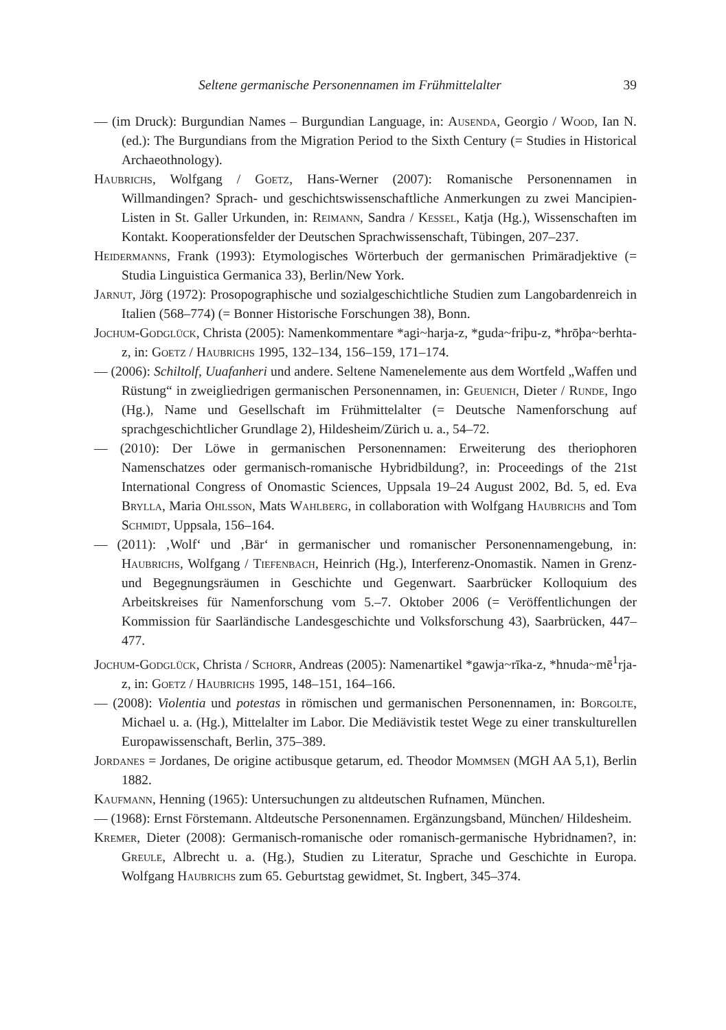Seltene germanische Personennamen im Frühmittelalter 39
— (im Druck): Burgundian Names – Burgundian Language, in: Ausenda, Georgio / Wood, Ian N. (ed.): The Burgundians from the Migration Period to the Sixth Century (= Studies in Historical Archaeothnology).
Haubrichs, Wolfgang / Goetz, Hans-Werner (2007): Romanische Personennamen in Willmandingen? Sprach- und geschichtswissenschaftliche Anmerkungen zu zwei Mancipien-Listen in St. Galler Urkunden, in: Reimann, Sandra / Kessel, Katja (Hg.), Wissenschaften im Kontakt. Kooperationsfelder der Deutschen Sprachwissenschaft, Tübingen, 207–237.
Heidermanns, Frank (1993): Etymologisches Wörterbuch der germanischen Primäradjektive (= Studia Linguistica Germanica 33), Berlin/New York.
Jarnut, Jörg (1972): Prosopographische und sozialgeschichtliche Studien zum Langobardenreich in Italien (568–774) (= Bonner Historische Forschungen 38), Bonn.
Jochum-Godglück, Christa (2005): Namenkommentare *agi~harja-z, *guda~friþu-z, *hrōþa~berhta-z, in: Goetz / Haubrichs 1995, 132–134, 156–159, 171–174.
— (2006): Schiltolf, Uuafanheri und andere. Seltene Namenelemente aus dem Wortfeld „Waffen und Rüstung“ in zweigliedrigen germanischen Personennamen, in: Geuenich, Dieter / Runde, Ingo (Hg.), Name und Gesellschaft im Frühmittelalter (= Deutsche Namenforschung auf sprachgeschichtlicher Grundlage 2), Hildesheim/Zürich u. a., 54–72.
— (2010): Der Löwe in germanischen Personennamen: Erweiterung des theriophoren Namenschatzes oder germanisch-romanische Hybridbildung?, in: Proceedings of the 21st International Congress of Onomastic Sciences, Uppsala 19–24 August 2002, Bd. 5, ed. Eva Brylla, Maria Ohlsson, Mats Wahlberg, in collaboration with Wolfgang Haubrichs and Tom Schmidt, Uppsala, 156–164.
— (2011): ‚Wolf‘ und ‚Bär‘ in germanischer und romanischer Personennamengebung, in: Haubrichs, Wolfgang / Tiefenbach, Heinrich (Hg.), Interferenz-Onomastik. Namen in Grenz- und Begegnungsräumen in Geschichte und Gegenwart. Saarbrücker Kolloquium des Arbeitskreises für Namenforschung vom 5.–7. Oktober 2006 (= Veröffentlichungen der Kommission für Saarländische Landesgeschichte und Volksforschung 43), Saarbrücken, 447–477.
Jochum-Godglück, Christa / Schorr, Andreas (2005): Namenartikel *gawja~rīka-z, *hnuda~mē<sup>1</sup>rja-z, in: Goetz / Haubrichs 1995, 148–151, 164–166.
— (2008): Violentia und potestas in römischen und germanischen Personennamen, in: Borgolte, Michael u. a. (Hg.), Mittelalter im Labor. Die Mediävistik testet Wege zu einer transkulturellen Europawissenschaft, Berlin, 375–389.
Jordanes = Jordanes, De origine actibusque getarum, ed. Theodor Mommsen (MGH AA 5,1), Berlin 1882.
Kaufmann, Henning (1965): Untersuchungen zu altdeutschen Rufnamen, München.
— (1968): Ernst Förstemann. Altdeutsche Personennamen. Ergänzungsband, München/ Hildesheim.
Kremer, Dieter (2008): Germanisch-romanische oder romanisch-germanische Hybridnamen?, in: Greule, Albrecht u. a. (Hg.), Studien zu Literatur, Sprache und Geschichte in Europa. Wolfgang Haubrichs zum 65. Geburtstag gewidmet, St. Ingbert, 345–374.